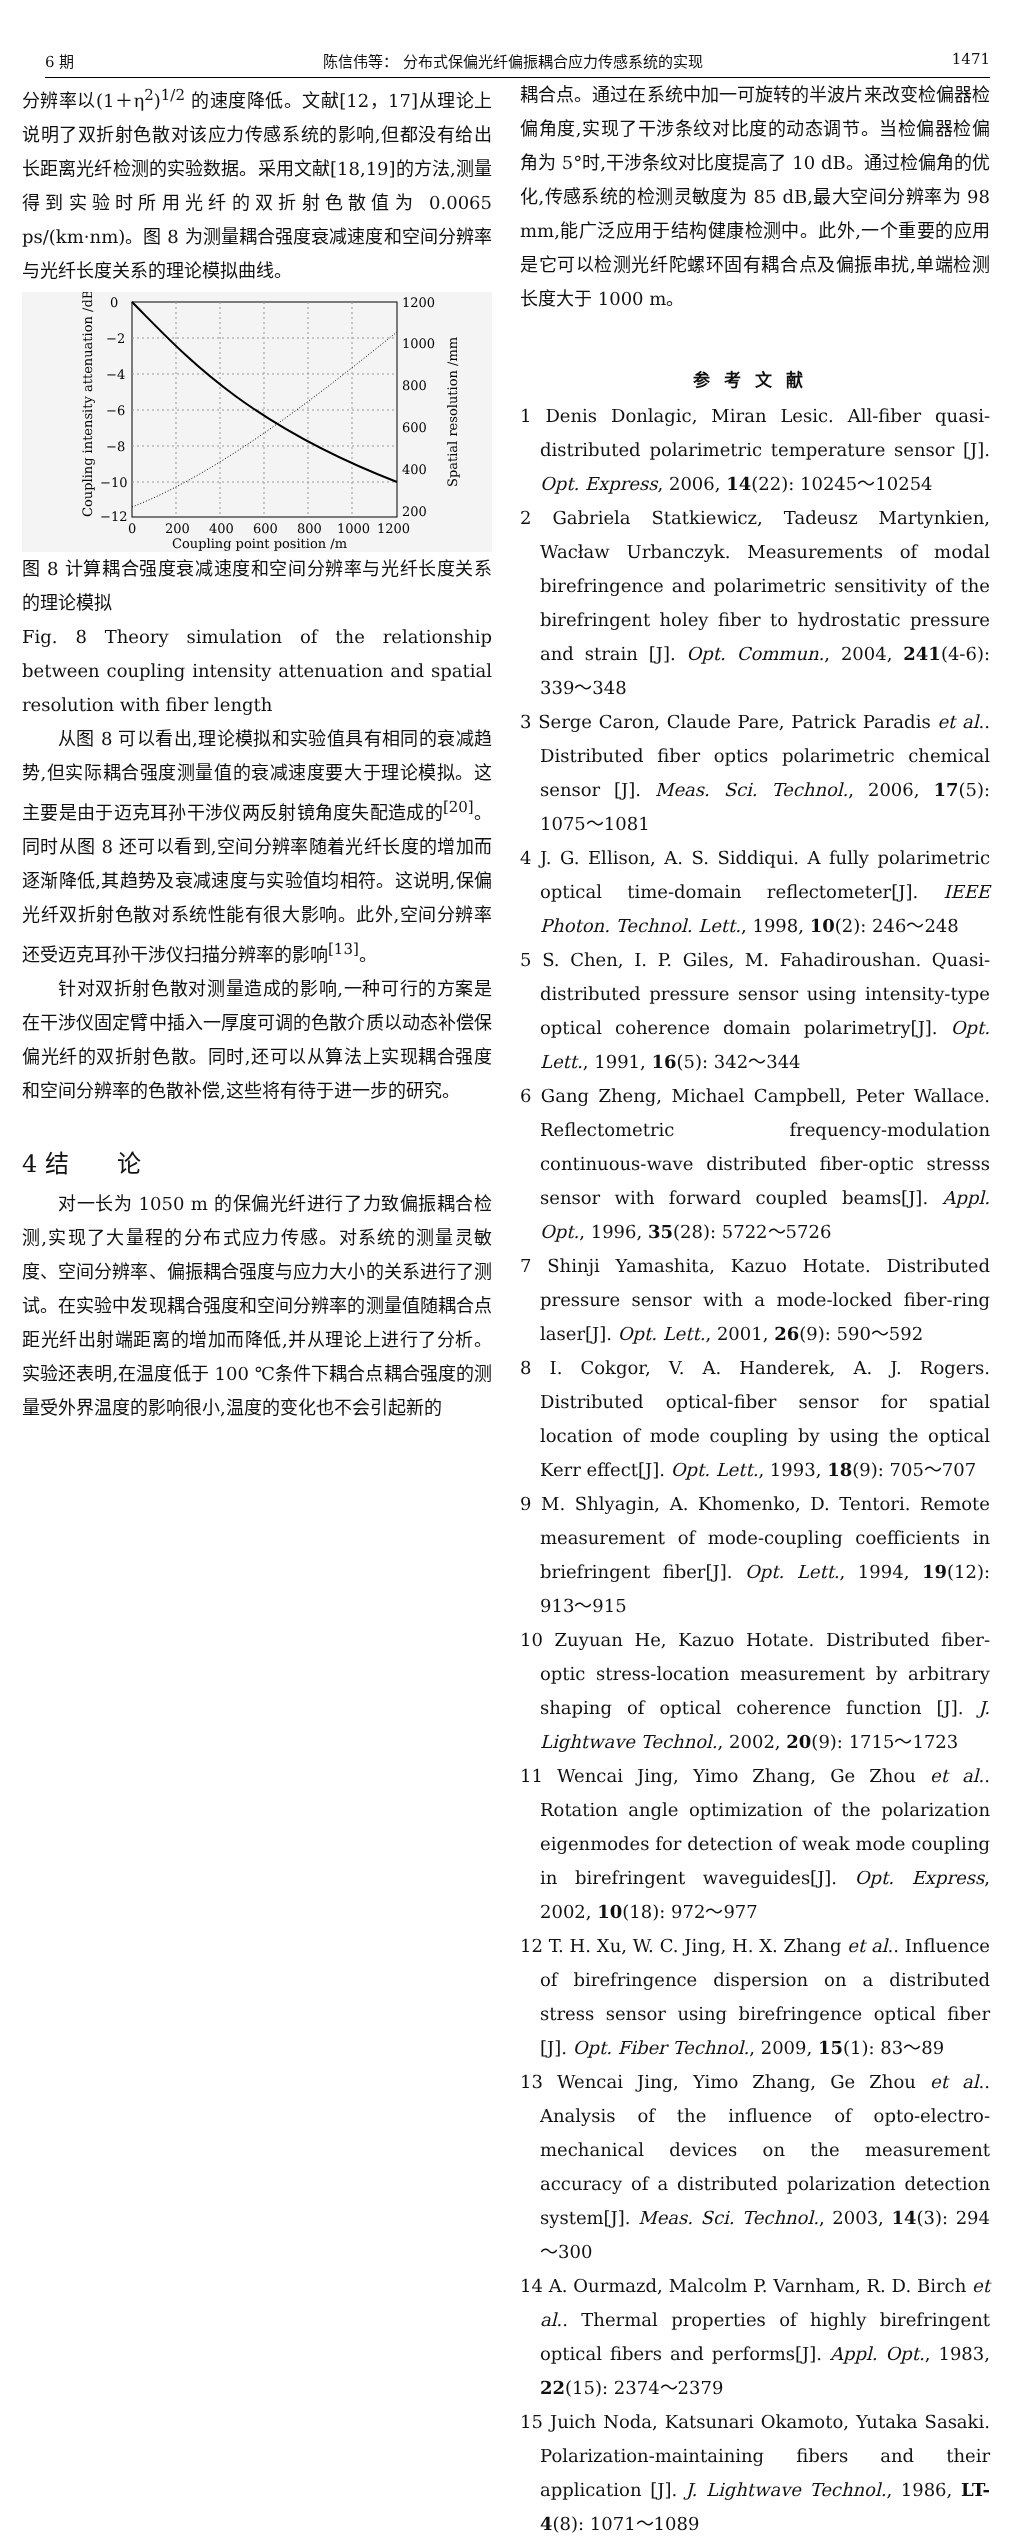6 期 陈信伟等： 分布式保偏光纤偏振耦合应力传感系统的实现 1471
分辨率以(1＋η<sup>2</sup>)<sup>1/2</sup> 的速度降低。文献[12，17]从理论上说明了双折射色散对该应力传感系统的影响,但都没有给出长距离光纤检测的实验数据。采用文献[18,19]的方法,测量得到实验时所用光纤的双折射色散值为 0.0065 ps/(km·nm)。图 8 为测量耦合强度衰减速度和空间分辨率与光纤长度关系的理论模拟曲线。
0
−2
−4
−6
−8
−10
−12
1200
1000
800
600
400
200
0
200
400
600
800
1000
1200
Coupling point position /m
Coupling intensity attenuation /dB
Spatial resolution /mm
图 8 计算耦合强度衰减速度和空间分辨率与光纤长度关系的理论模拟
Fig. 8 Theory simulation of the relationship between coupling intensity attenuation and spatial resolution with fiber length
从图 8 可以看出,理论模拟和实验值具有相同的衰减趋势,但实际耦合强度测量值的衰减速度要大于理论模拟。这主要是由于迈克耳孙干涉仪两反射镜角度失配造成的<sup>[20]</sup>。同时从图 8 还可以看到,空间分辨率随着光纤长度的增加而逐渐降低,其趋势及衰减速度与实验值均相符。这说明,保偏光纤双折射色散对系统性能有很大影响。此外,空间分辨率还受迈克耳孙干涉仪扫描分辨率的影响<sup>[13]</sup>。
针对双折射色散对测量造成的影响,一种可行的方案是在干涉仪固定臂中插入一厚度可调的色散介质以动态补偿保偏光纤的双折射色散。同时,还可以从算法上实现耦合强度和空间分辨率的色散补偿,这些将有待于进一步的研究。
4 结　　论
对一长为 1050 m 的保偏光纤进行了力致偏振耦合检测,实现了大量程的分布式应力传感。对系统的测量灵敏度、空间分辨率、偏振耦合强度与应力大小的关系进行了测试。在实验中发现耦合强度和空间分辨率的测量值随耦合点距光纤出射端距离的增加而降低,并从理论上进行了分析。实验还表明,在温度低于 100 ℃条件下耦合点耦合强度的测量受外界温度的影响很小,温度的变化也不会引起新的
耦合点。通过在系统中加一可旋转的半波片来改变检偏器检偏角度,实现了干涉条纹对比度的动态调节。当检偏器检偏角为 5°时,干涉条纹对比度提高了 10 dB。通过检偏角的优化,传感系统的检测灵敏度为 85 dB,最大空间分辨率为 98 mm,能广泛应用于结构健康检测中。此外,一个重要的应用是它可以检测光纤陀螺环固有耦合点及偏振串扰,单端检测长度大于 1000 m。
参考文献
1 Denis Donlagic, Miran Lesic. All-fiber quasi-distributed polarimetric temperature sensor [J]. Opt. Express, 2006, 14(22): 10245～10254
2 Gabriela Statkiewicz, Tadeusz Martynkien, Wacław Urbanczyk. Measurements of modal birefringence and polarimetric sensitivity of the birefringent holey fiber to hydrostatic pressure and strain [J]. Opt. Commun., 2004, 241(4-6): 339～348
3 Serge Caron, Claude Pare, Patrick Paradis et al.. Distributed fiber optics polarimetric chemical sensor [J]. Meas. Sci. Technol., 2006, 17(5): 1075～1081
4 J. G. Ellison, A. S. Siddiqui. A fully polarimetric optical time-domain reflectometer[J]. IEEE Photon. Technol. Lett., 1998, 10(2): 246～248
5 S. Chen, I. P. Giles, M. Fahadiroushan. Quasi-distributed pressure sensor using intensity-type optical coherence domain polarimetry[J]. Opt. Lett., 1991, 16(5): 342～344
6 Gang Zheng, Michael Campbell, Peter Wallace. Reflectometric frequency-modulation continuous-wave distributed fiber-optic stresss sensor with forward coupled beams[J]. Appl. Opt., 1996, 35(28): 5722～5726
7 Shinji Yamashita, Kazuo Hotate. Distributed pressure sensor with a mode-locked fiber-ring laser[J]. Opt. Lett., 2001, 26(9): 590～592
8 I. Cokgor, V. A. Handerek, A. J. Rogers. Distributed optical-fiber sensor for spatial location of mode coupling by using the optical Kerr effect[J]. Opt. Lett., 1993, 18(9): 705～707
9 M. Shlyagin, A. Khomenko, D. Tentori. Remote measurement of mode-coupling coefficients in briefringent fiber[J]. Opt. Lett., 1994, 19(12): 913～915
10 Zuyuan He, Kazuo Hotate. Distributed fiber-optic stress-location measurement by arbitrary shaping of optical coherence function [J]. J. Lightwave Technol., 2002, 20(9): 1715～1723
11 Wencai Jing, Yimo Zhang, Ge Zhou et al.. Rotation angle optimization of the polarization eigenmodes for detection of weak mode coupling in birefringent waveguides[J]. Opt. Express, 2002, 10(18): 972～977
12 T. H. Xu, W. C. Jing, H. X. Zhang et al.. Influence of birefringence dispersion on a distributed stress sensor using birefringence optical fiber [J]. Opt. Fiber Technol., 2009, 15(1): 83～89
13 Wencai Jing, Yimo Zhang, Ge Zhou et al.. Analysis of the influence of opto-electro-mechanical devices on the measurement accuracy of a distributed polarization detection system[J]. Meas. Sci. Technol., 2003, 14(3): 294～300
14 A. Ourmazd, Malcolm P. Varnham, R. D. Birch et al.. Thermal properties of highly birefringent optical fibers and performs[J]. Appl. Opt., 1983, 22(15): 2374～2379
15 Juich Noda, Katsunari Okamoto, Yutaka Sasaki. Polarization-maintaining fibers and their application [J]. J. Lightwave Technol., 1986, LT-4(8): 1071～1089